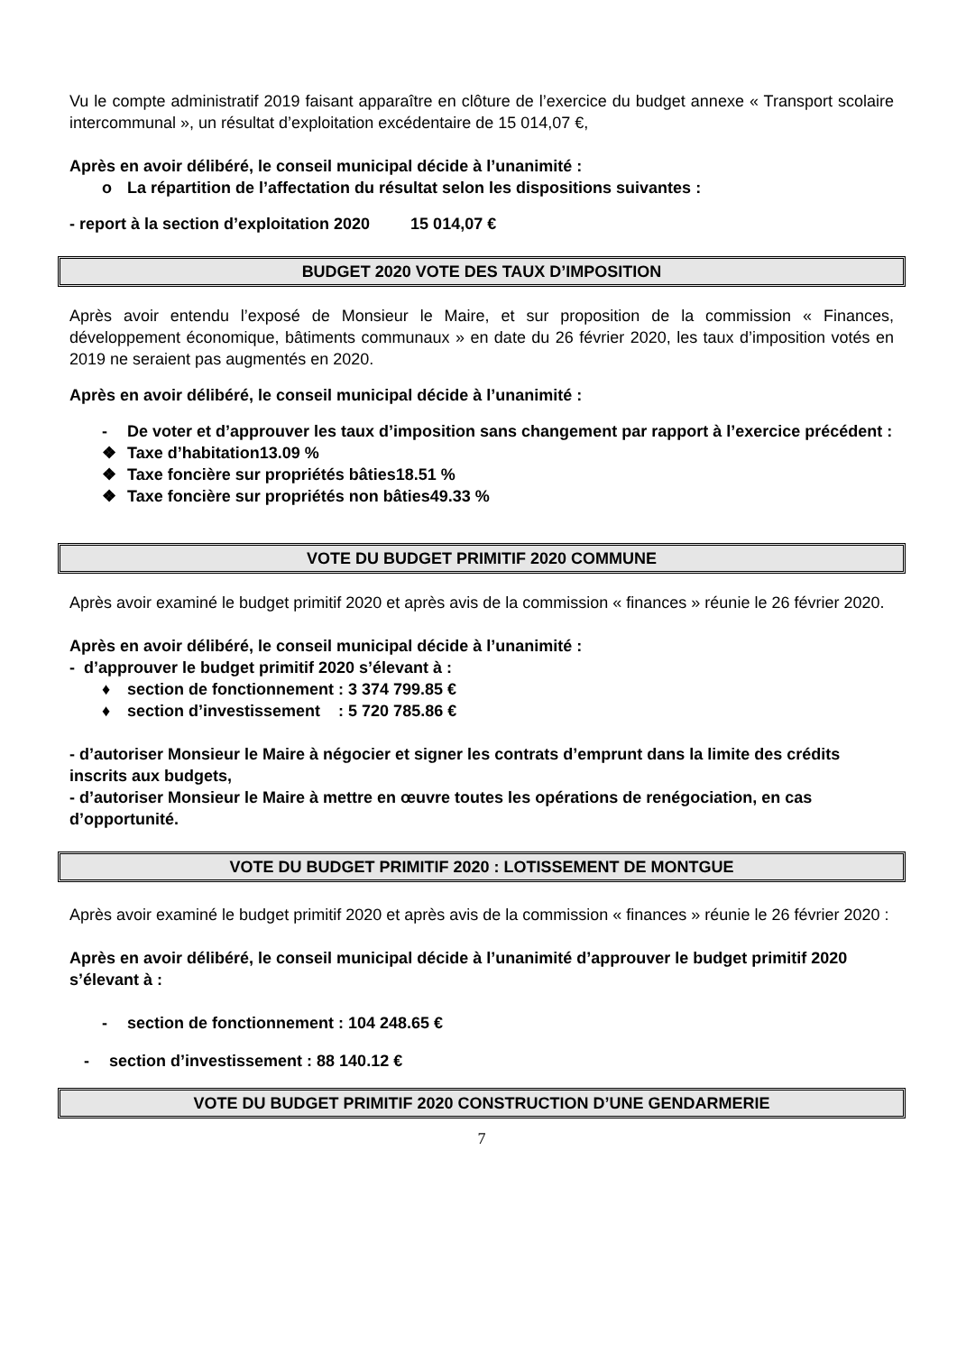Vu le compte administratif 2019 faisant apparaître en clôture de l’exercice du budget annexe « Transport scolaire intercommunal », un résultat d’exploitation excédentaire de 15 014,07 €,
Après en avoir délibéré, le conseil municipal décide à l’unanimité :
o La répartition de l’affectation du résultat selon les dispositions suivantes :
- report à la section d’exploitation 2020 15 014,07 €
BUDGET 2020 VOTE DES TAUX D’IMPOSITION
Après avoir entendu l’exposé de Monsieur le Maire, et sur proposition de la commission « Finances, développement économique, bâtiments communaux » en date du 26 février 2020, les taux d’imposition votés en 2019 ne seraient pas augmentés en 2020.
Après en avoir délibéré, le conseil municipal décide à l’unanimité :
- De voter et d’approuver les taux d’imposition sans changement par rapport à l’exercice précédent :
❖ Taxe d’habitation 13.09 %
❖ Taxe foncière sur propriétés bâties 18.51 %
❖ Taxe foncière sur propriétés non bâties 49.33 %
VOTE DU BUDGET PRIMITIF 2020 COMMUNE
Après avoir examiné le budget primitif 2020 et après avis de la commission « finances » réunie le 26 février 2020.
Après en avoir délibéré, le conseil municipal décide à l’unanimité :
- d’approuver le budget primitif 2020 s’élevant à :
♦ section de fonctionnement : 3 374 799.85 €
♦ section d’investissement : 5 720 785.86 €
- d’autoriser Monsieur le Maire à négocier et signer les contrats d’emprunt dans la limite des crédits inscrits aux budgets,
- d’autoriser Monsieur le Maire à mettre en œuvre toutes les opérations de renégociation, en cas d’opportunité.
VOTE DU BUDGET PRIMITIF 2020 : LOTISSEMENT DE MONTGUE
Après avoir examiné le budget primitif 2020 et après avis de la commission « finances » réunie le 26 février 2020 :
Après en avoir délibéré, le conseil municipal décide à l’unanimité d’approuver le budget primitif 2020 s’élevant à :
- section de fonctionnement : 104 248.65 €
- section d’investissement : 88 140.12 €
VOTE DU BUDGET PRIMITIF 2020 CONSTRUCTION D’UNE GENDARMERIE
7